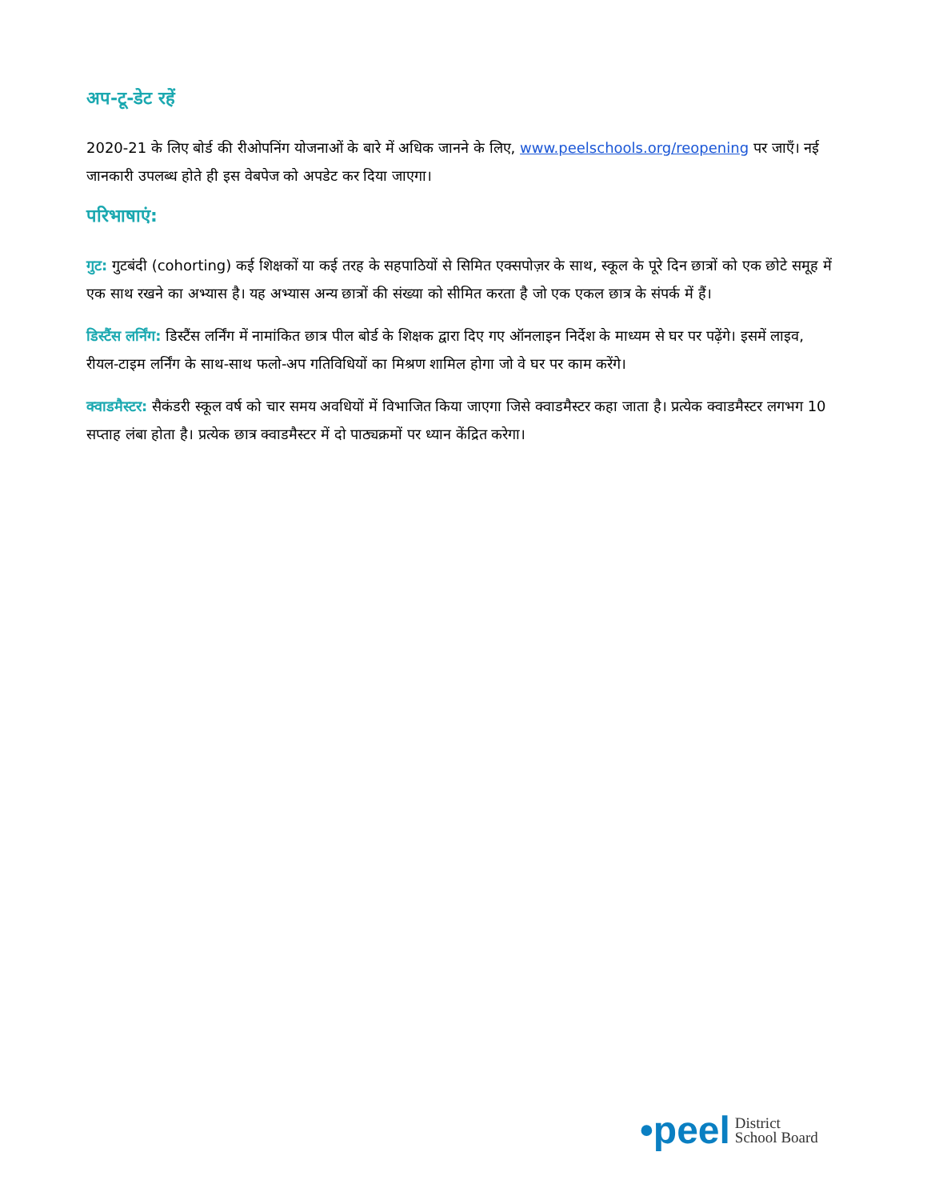अप-टू-डेट रहें
2020-21 के लिए बोर्ड की रीओपनिंग योजनाओं के बारे में अधिक जानने के लिए, www.peelschools.org/reopening पर जाएँ। नई जानकारी उपलब्ध होते ही इस वेबपेज को अपडेट कर दिया जाएगा।
परिभाषाएं:
गुट: गुटबंदी (cohorting) कई शिक्षकों या कई तरह के सहपाठियों से सिमित एक्सपोज़र के साथ, स्कूल के पूरे दिन छात्रों को एक छोटे समूह में एक साथ रखने का अभ्यास है। यह अभ्यास अन्य छात्रों की संख्या को सीमित करता है जो एक एकल छात्र के संपर्क में हैं।
डिस्टैंस लर्निंग: डिस्टैंस लर्निंग में नामांकित छात्र पील बोर्ड के शिक्षक द्वारा दिए गए ऑनलाइन निर्देश के माध्यम से घर पर पढ़ेंगे। इसमें लाइव, रीयल-टाइम लर्निंग के साथ-साथ फलो-अप गतिविधियों का मिश्रण शामिल होगा जो वे घर पर काम करेंगे।
क्वाडमैस्टर: सैकंडरी स्कूल वर्ष को चार समय अवधियों में विभाजित किया जाएगा जिसे क्वाडमैस्टर कहा जाता है। प्रत्येक क्वाडमैस्टर लगभग 10 सप्ताह लंबा होता है। प्रत्येक छात्र क्वाडमैस्टर में दो पाठ्यक्रमों पर ध्यान केंद्रित करेगा।
•peel District
School Board